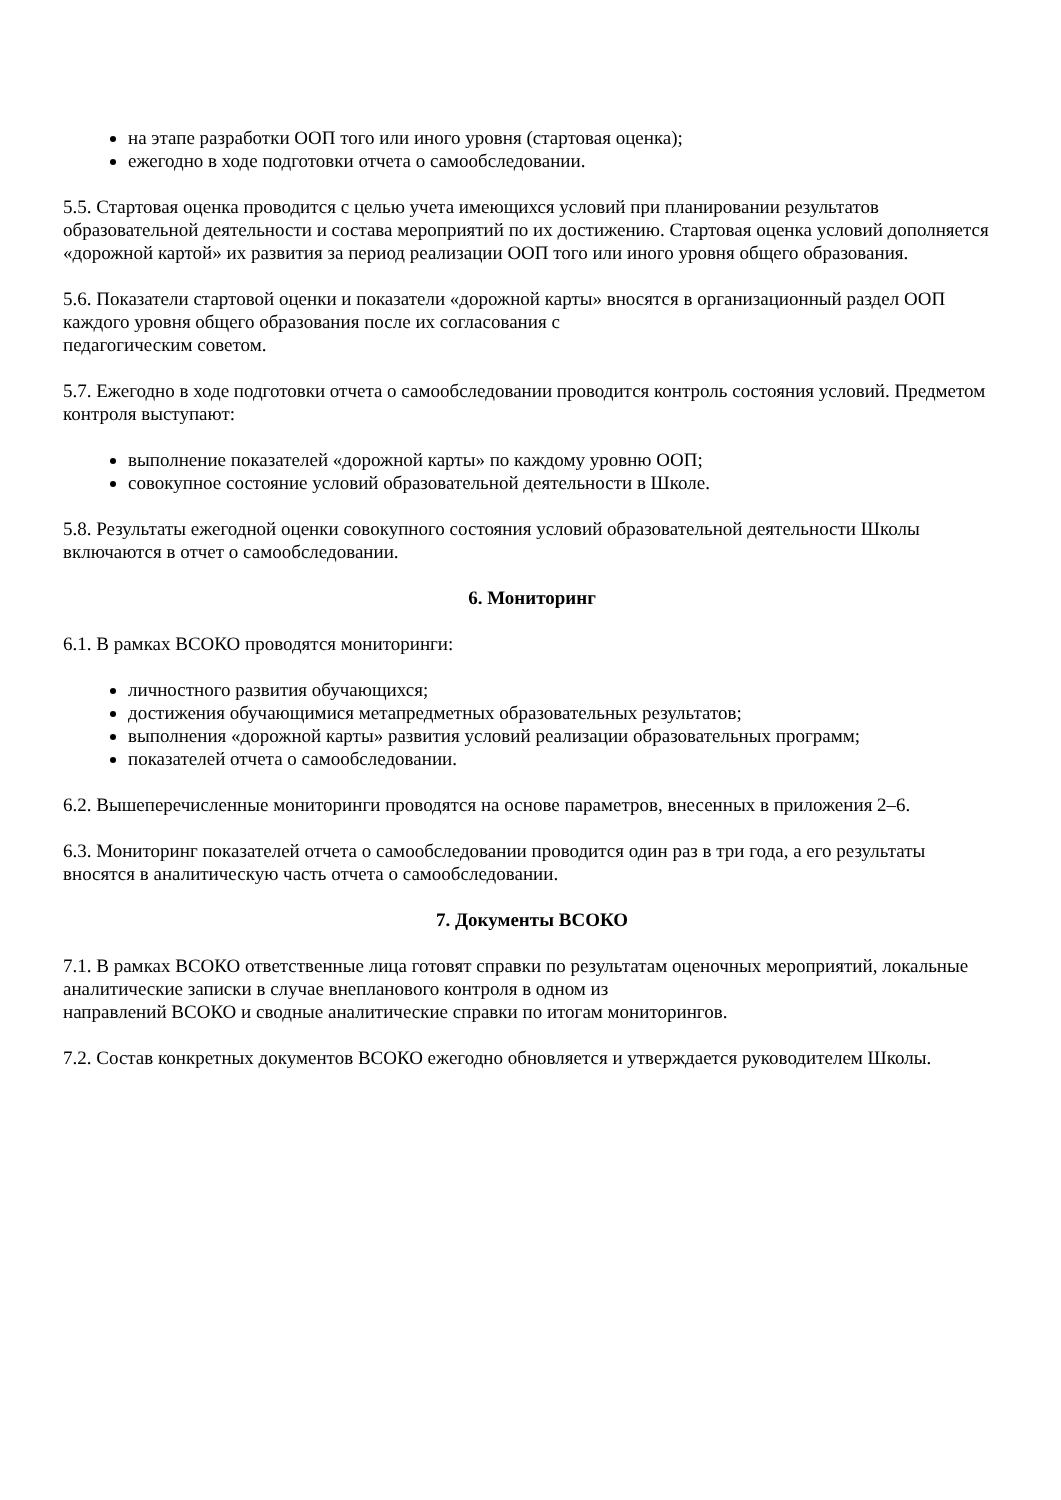на этапе разработки ООП того или иного уровня (стартовая оценка);
ежегодно в ходе подготовки отчета о самообследовании.
5.5. Стартовая оценка проводится с целью учета имеющихся условий при планировании результатов образовательной деятельности и состава мероприятий по их достижению. Стартовая оценка условий дополняется «дорожной картой» их развития за период реализации ООП того или иного уровня общего образования.
5.6. Показатели стартовой оценки и показатели «дорожной карты» вносятся в организационный раздел ООП каждого уровня общего образования после их согласования с
педагогическим советом.
5.7. Ежегодно в ходе подготовки отчета о самообследовании проводится контроль состояния условий. Предметом контроля выступают:
выполнение показателей «дорожной карты» по каждому уровню ООП;
совокупное состояние условий образовательной деятельности в Школе.
5.8. Результаты ежегодной оценки совокупного состояния условий образовательной деятельности Школы включаются в отчет о самообследовании.
6. Мониторинг
6.1. В рамках ВСОКО проводятся мониторинги:
личностного развития обучающихся;
достижения обучающимися метапредметных образовательных результатов;
выполнения «дорожной карты» развития условий реализации образовательных программ;
показателей отчета о самообследовании.
6.2. Вышеперечисленные мониторинги проводятся на основе параметров, внесенных в приложения 2–6.
6.3. Мониторинг показателей отчета о самообследовании проводится один раз в три года, а его результаты вносятся в аналитическую часть отчета о самообследовании.
7. Документы ВСОКО
7.1. В рамках ВСОКО ответственные лица готовят справки по результатам оценочных мероприятий, локальные аналитические записки в случае внепланового контроля в одном из
направлений ВСОКО и сводные аналитические справки по итогам мониторингов.
7.2. Состав конкретных документов ВСОКО ежегодно обновляется и утверждается руководителем Школы.